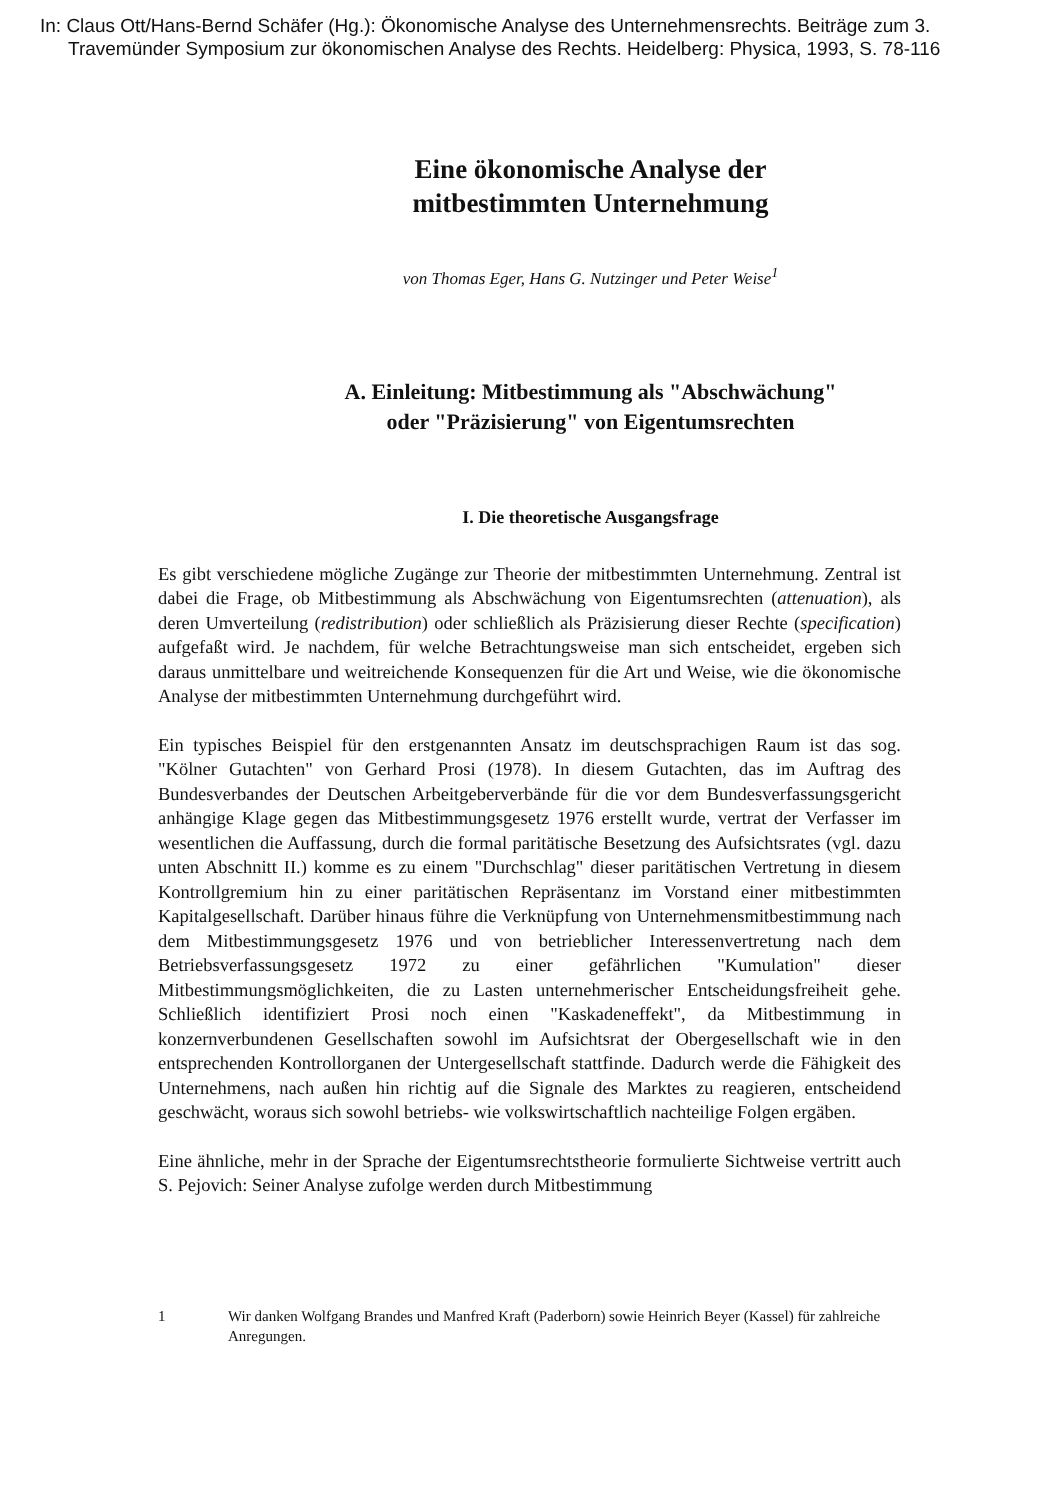In: Claus Ott/Hans-Bernd Schäfer (Hg.): Ökonomische Analyse des Unternehmensrechts. Beiträge zum 3. Travemünder Symposium zur ökonomischen Analyse des Rechts. Heidelberg: Physica, 1993, S. 78-116
Eine ökonomische Analyse der
mitbestimmten Unternehmung
von Thomas Eger, Hans G. Nutzinger und Peter Weise<sup>1</sup>
A. Einleitung: Mitbestimmung als "Abschwächung"
oder "Präzisierung" von Eigentumsrechten
I. Die theoretische Ausgangsfrage
Es gibt verschiedene mögliche Zugänge zur Theorie der mitbestimmten Unternehmung. Zentral ist dabei die Frage, ob Mitbestimmung als Abschwächung von Eigentumsrechten (attenuation), als deren Umverteilung (redistribution) oder schließlich als Präzisierung dieser Rechte (specification) aufgefaßt wird. Je nachdem, für welche Betrachtungsweise man sich entscheidet, ergeben sich daraus unmittelbare und weitreichende Konsequenzen für die Art und Weise, wie die ökonomische Analyse der mitbestimmten Unternehmung durchgeführt wird.
Ein typisches Beispiel für den erstgenannten Ansatz im deutschsprachigen Raum ist das sog. "Kölner Gutachten" von Gerhard Prosi (1978). In diesem Gutachten, das im Auftrag des Bundesverbandes der Deutschen Arbeitgeberverbände für die vor dem Bundesverfassungsgericht anhängige Klage gegen das Mitbestimmungsgesetz 1976 erstellt wurde, vertrat der Verfasser im wesentlichen die Auffassung, durch die formal paritätische Besetzung des Aufsichtsrates (vgl. dazu unten Abschnitt II.) komme es zu einem "Durchschlag" dieser paritätischen Vertretung in diesem Kontrollgremium hin zu einer paritätischen Repräsentanz im Vorstand einer mitbestimmten Kapitalgesellschaft. Darüber hinaus führe die Verknüpfung von Unternehmensmitbestimmung nach dem Mitbestimmungsgesetz 1976 und von betrieblicher Interessenvertretung nach dem Betriebsverfassungsgesetz 1972 zu einer gefährlichen "Kumulation" dieser Mitbestimmungsmöglichkeiten, die zu Lasten unternehmerischer Entscheidungsfreiheit gehe. Schließlich identifiziert Prosi noch einen "Kaskadeneffekt", da Mitbestimmung in konzernverbundenen Gesellschaften sowohl im Aufsichtsrat der Obergesellschaft wie in den entsprechenden Kontrollorganen der Untergesellschaft stattfinde. Dadurch werde die Fähigkeit des Unternehmens, nach außen hin richtig auf die Signale des Marktes zu reagieren, entscheidend geschwächt, woraus sich sowohl betriebs- wie volkswirtschaftlich nachteilige Folgen ergäben.
Eine ähnliche, mehr in der Sprache der Eigentumsrechtstheorie formulierte Sichtweise vertritt auch S. Pejovich: Seiner Analyse zufolge werden durch Mitbestimmung
1 Wir danken Wolfgang Brandes und Manfred Kraft (Paderborn) sowie Heinrich Beyer (Kassel) für zahlreiche Anregungen.